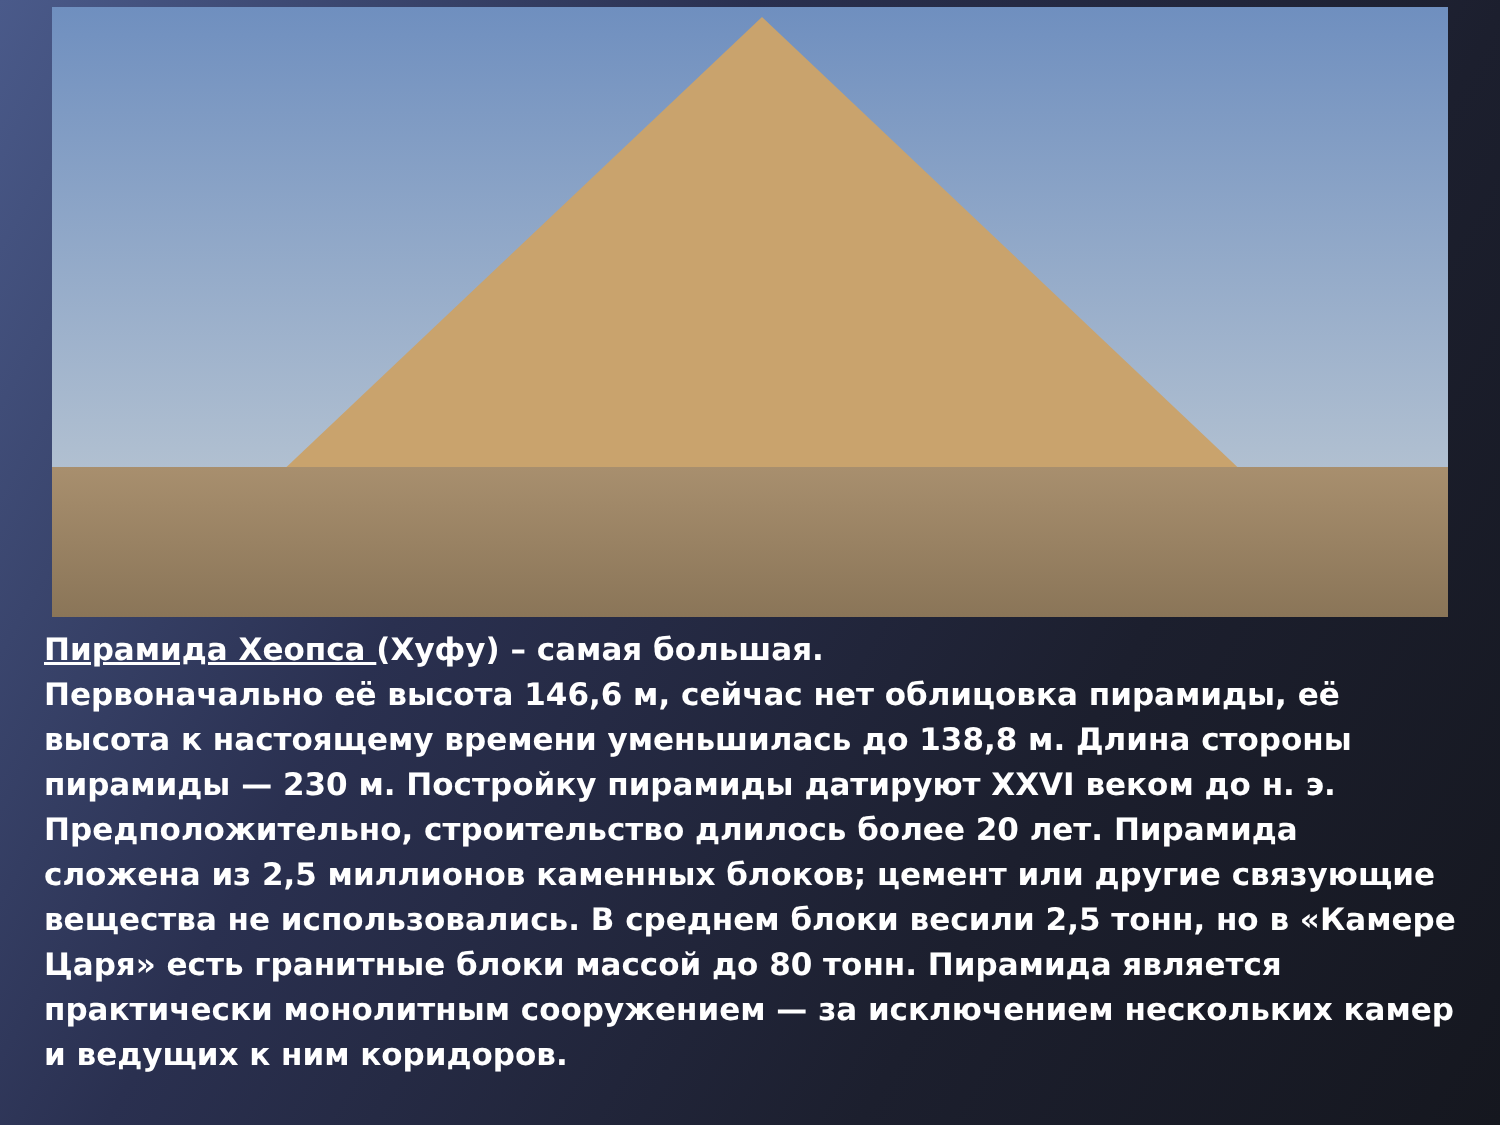Пирамида Хеопса (Хуфу) – самая большая.
Первоначально её высота 146,6 м, сейчас нет облицовка пирамиды, её высота к настоящему времени уменьшилась до 138,8 м. Длина стороны пирамиды — 230 м. Постройку пирамиды датируют XXVI веком до н. э. Предположительно, строительство длилось более 20 лет. Пирамида сложена из 2,5 миллионов каменных блоков; цемент или другие связующие вещества не использовались. В среднем блоки весили 2,5 тонн, но в «Камере Царя» есть гранитные блоки массой до 80 тонн. Пирамида является практически монолитным сооружением — за исключением нескольких камер и ведущих к ним коридоров.